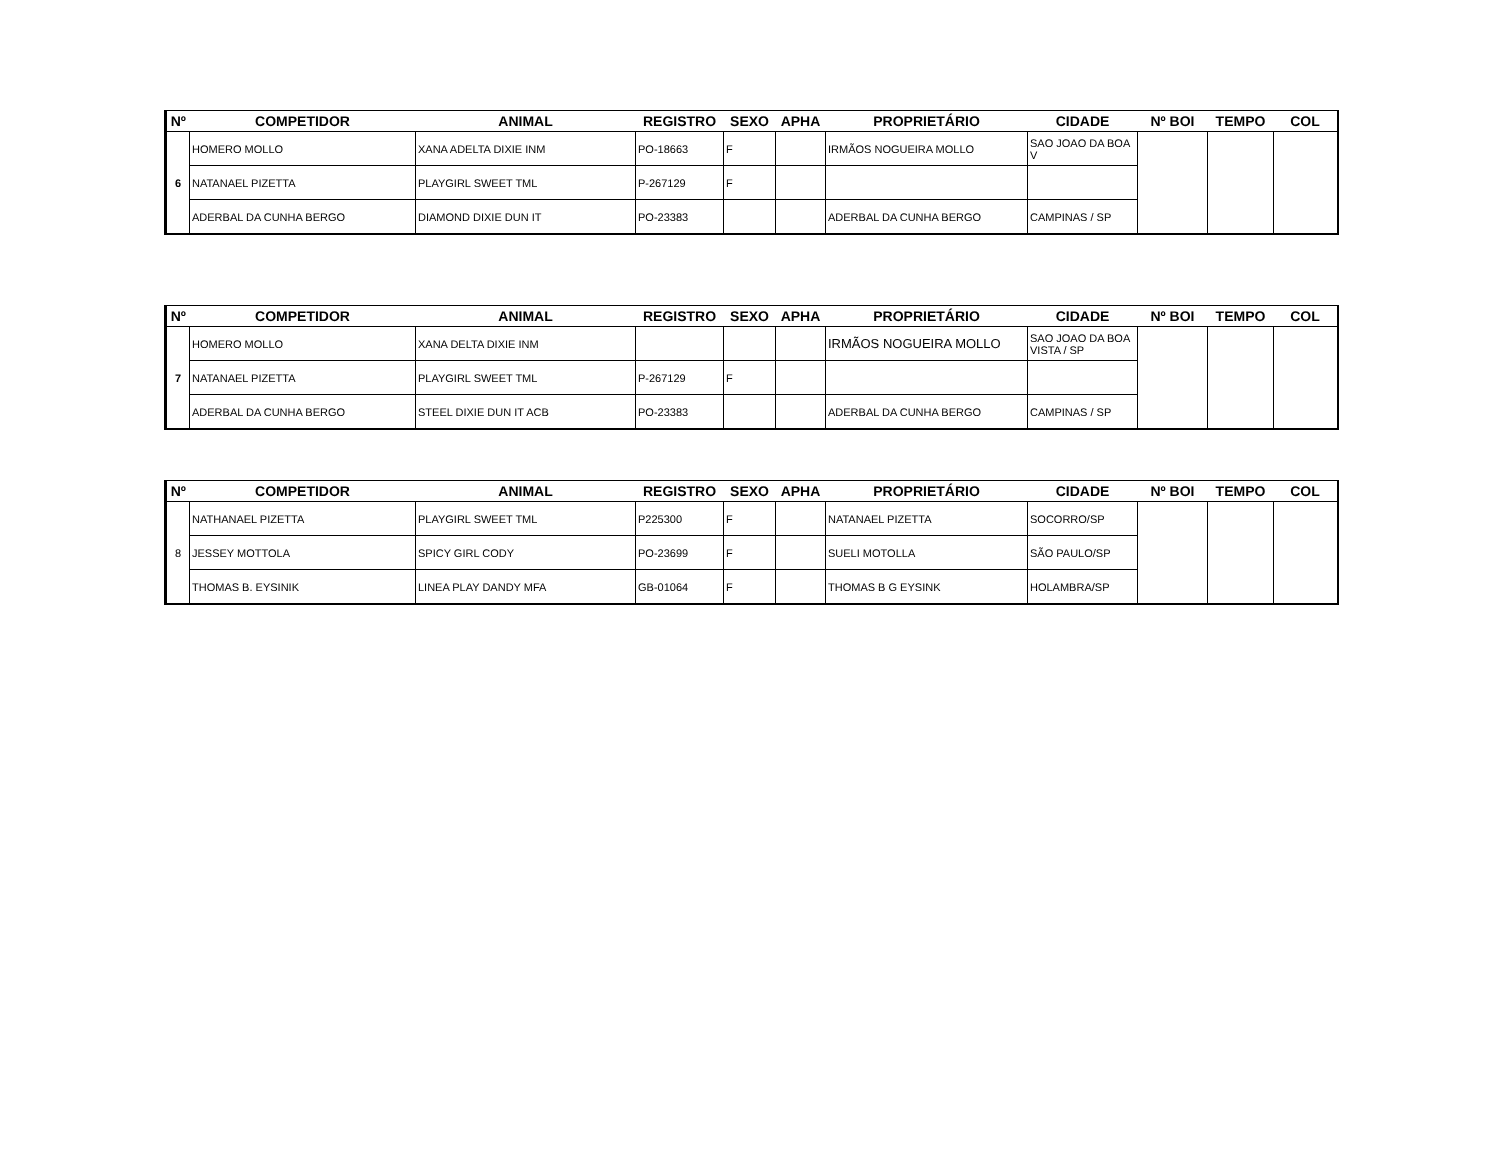| Nº | COMPETIDOR | ANIMAL | REGISTRO | SEXO | APHA | PROPRIETÁRIO | CIDADE | Nº BOI | TEMPO | COL |
| --- | --- | --- | --- | --- | --- | --- | --- | --- | --- | --- |
| 6 | HOMERO MOLLO | XANA ADELTA DIXIE INM | PO-18663 | F | | IRMÃOS NOGUEIRA MOLLO | SAO JOAO DA BOA V | | | |
| | NATANAEL PIZETTA | PLAYGIRL SWEET TML | P-267129 | F | | | | | | |
| | ADERBAL DA CUNHA BERGO | DIAMOND DIXIE DUN IT | PO-23383 | | | ADERBAL DA CUNHA BERGO | CAMPINAS / SP | | | |
| Nº | COMPETIDOR | ANIMAL | REGISTRO | SEXO | APHA | PROPRIETÁRIO | CIDADE | Nº BOI | TEMPO | COL |
| --- | --- | --- | --- | --- | --- | --- | --- | --- | --- | --- |
| 7 | HOMERO MOLLO | XANA DELTA DIXIE INM | | | | IRMÃOS NOGUEIRA MOLLO | SAO JOAO DA BOA VISTA / SP | | | |
| | NATANAEL PIZETTA | PLAYGIRL SWEET TML | P-267129 | F | | | | | | |
| | ADERBAL DA CUNHA BERGO | STEEL DIXIE DUN IT ACB | PO-23383 | | | ADERBAL DA CUNHA BERGO | CAMPINAS / SP | | | |
| Nº | COMPETIDOR | ANIMAL | REGISTRO | SEXO | APHA | PROPRIETÁRIO | CIDADE | Nº BOI | TEMPO | COL |
| --- | --- | --- | --- | --- | --- | --- | --- | --- | --- | --- |
| 8 | NATHANAEL PIZETTA | PLAYGIRL SWEET TML | P225300 | F | | NATANAEL PIZETTA | SOCORRO/SP | | | |
| | JESSEY MOTTOLA | SPICY GIRL CODY | PO-23699 | F | | SUELI MOTOLLA | SÃO PAULO/SP | | | |
| | THOMAS B. EYSINIK | LINEA PLAY DANDY MFA | GB-01064 | F | | THOMAS B G EYSINK | HOLAMBRA/SP | | | |